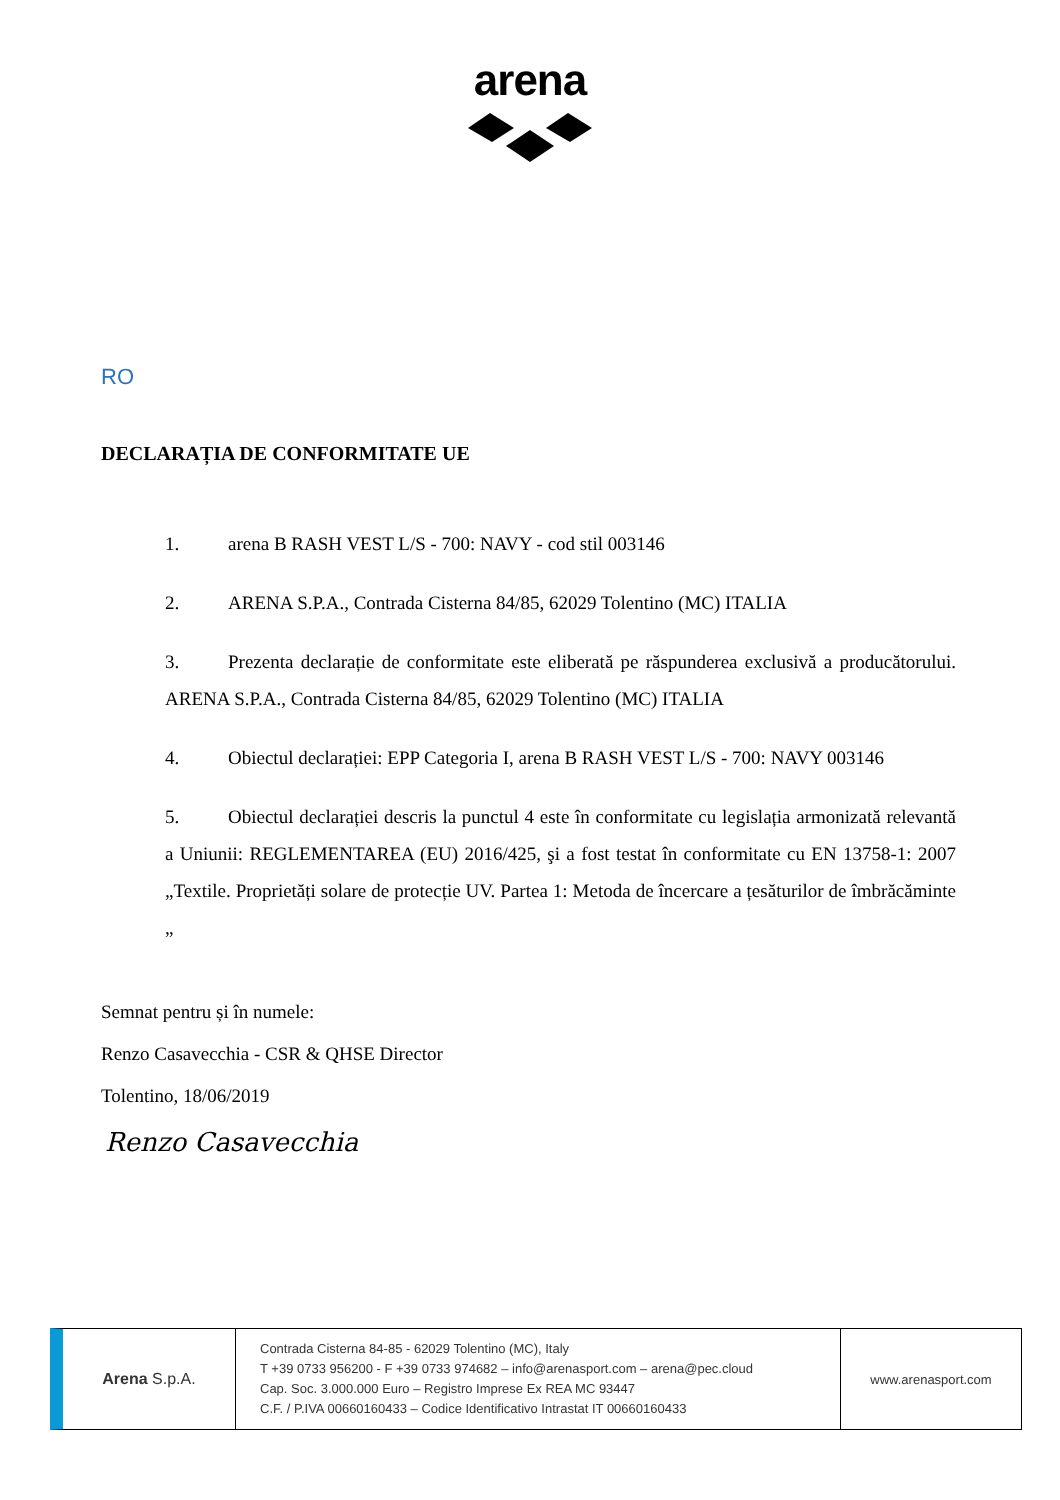arena
RO
DECLARAȚIA DE CONFORMITATE UE
1. arena B RASH VEST L/S - 700: NAVY - cod stil 003146
2. ARENA S.P.A., Contrada Cisterna 84/85, 62029 Tolentino (MC) ITALIA
3. Prezenta declarație de conformitate este eliberată pe răspunderea exclusivă a producătorului. ARENA S.P.A., Contrada Cisterna 84/85, 62029 Tolentino (MC) ITALIA
4. Obiectul declarației: EPP Categoria I, arena B RASH VEST L/S - 700: NAVY 003146
5. Obiectul declarației descris la punctul 4 este în conformitate cu legislația armonizată relevantă a Uniunii: REGLEMENTAREA (EU) 2016/425, şi a fost testat în conformitate cu EN 13758-1: 2007 „Textile. Proprietăți solare de protecție UV. Partea 1: Metoda de încercare a țesăturilor de îmbrăcăminte „
Semnat pentru și în numele:
Renzo Casavecchia - CSR & QHSE Director
Tolentino, 18/06/2019
Renzo Casavecchia
Arena S.p.A.
Contrada Cisterna 84-85 - 62029 Tolentino (MC), Italy
T +39 0733 956200 - F +39 0733 974682 – info@arenasport.com – arena@pec.cloud
Cap. Soc. 3.000.000 Euro – Registro Imprese Ex REA MC 93447
C.F. / P.IVA 00660160433 – Codice Identificativo Intrastat IT 00660160433
www.arenasport.com